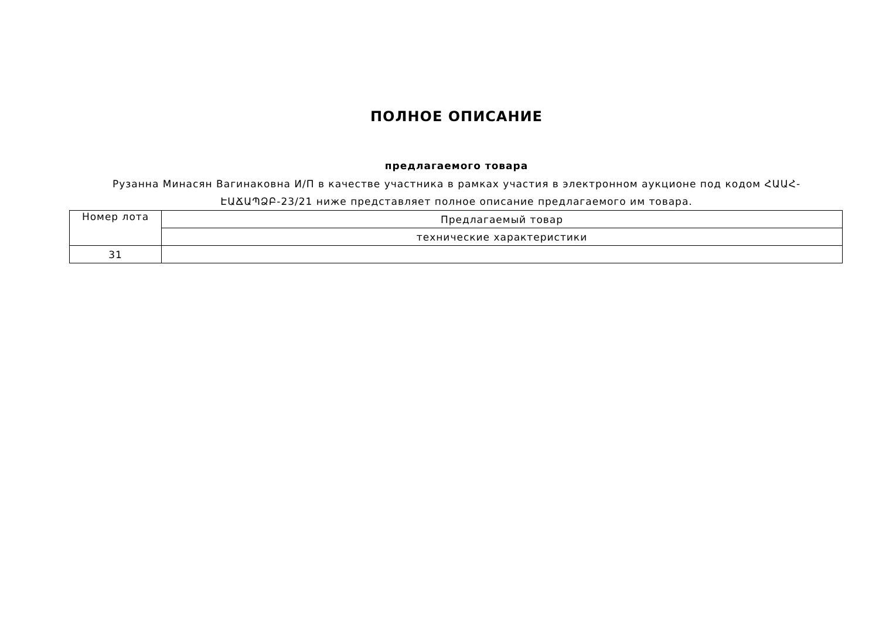ПОЛНОЕ ОПИСАНИЕ
предлагаемого товара
Рузанна Минасян Вагинаковна И/П в качестве участника в рамках участия в электронном аукционе под кодом ՀԱԱՀ-
ԷԱՃԱՊՁԲ-23/21 ниже представляет полное описание предлагаемого им товара.
| Номер лота | Предлагаемый товар |
| | технические характеристики |
| 31 | |